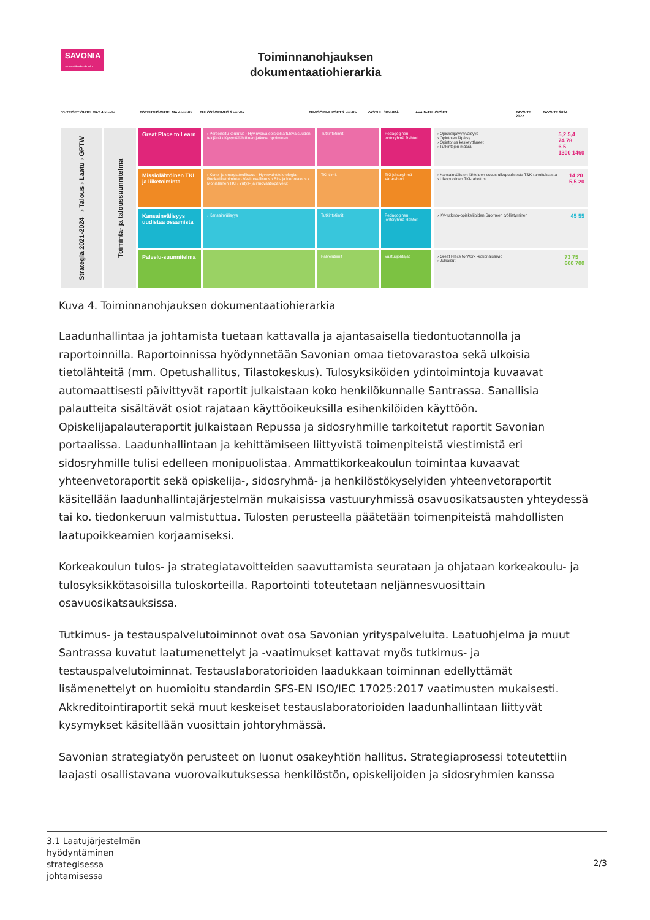SAVONIA
ammattikorkeakoulu
Toiminnanohjauksen
dokumentaatiohierarkia
YHTEISET OHJELMAT 4 vuotta TOTEUTUSOHJELMA 4 vuotta TULOSSOPIMUS 2 vuotta TIIMISOPIMUKSET 2 vuotta VASTUU / RYHMÄ AVAIN-TULOKSET TAVOITE 2022 TAVOITE 2024
Strategia 2021-2024 › Talous › Laatu › GPTW
Toiminta- ja taloussuunnitelma
Great Place to Learn
› Personoitu koulutus › Hyvinvoiva opiskelija tulevaisuuden tekijänä › Kysyntälähtöinen jatkuva oppiminen
Tutkintotiimit Pedagoginen johtoryhmä Rehtori
› Opiskelijatyytyväisyys
› Opintojen läpäisy
› Opintonsa keskeyttäneet
› Tutkintojen määrä 5,2 5,4
74 78
6 5
1300 1460
Missiolähtöinen TKI ja liiketoiminta
› Kone- ja energiateollisuus › Hyvinvointiteknologia › Ruokaliiketoiminta › Vesiturvallisuus › Bio- ja kiertotalous › Monialainen TKI › Yritys- ja innovaatiopalvelut
TKI-tiimit TKI-johtoryhmä Vararehtori
› Kansainvälisten lähteiden osuus ulkopuolisesta T&K-rahoituksesta
› Ulkopuolinen TKI-rahoitus 14 20
5,5 20
Kansainvälisyys uudistaa osaamista
› Kansainvälisyys Tutkintotiimit Pedagoginen johtoryhmä Rehtori
› KV-tutkinto-opiskelijoiden Suomeen työllistyminen 45 55
Palvelu-suunnitelma
Palvelutiimit Vastuujohtajat › Great Place to Work -kokonaisarvio
› Julkaisut 73 75
600 700
Kuva 4. Toiminnanohjauksen dokumentaatiohierarkia
Laadunhallintaa ja johtamista tuetaan kattavalla ja ajantasaisella tiedontuotannolla ja raportoinnilla. Raportoinnissa hyödynnetään Savonian omaa tietovarastoa sekä ulkoisia tietolähteitä (mm. Opetushallitus, Tilastokeskus). Tulosyksiköiden ydintoimintoja kuvaavat automaattisesti päivittyvät raportit julkaistaan koko henkilökunnalle Santrassa. Sanallisia palautteita sisältävät osiot rajataan käyttöoikeuksilla esihenkilöiden käyttöön. Opiskelijapalauteraportit julkaistaan Repussa ja sidosryhmille tarkoitetut raportit Savonian portaalissa. Laadunhallintaan ja kehittämiseen liittyvistä toimenpiteistä viestimistä eri sidosryhmille tulisi edelleen monipuolistaa. Ammattikorkeakoulun toimintaa kuvaavat yhteenvetoraportit sekä opiskelija-, sidosryhmä- ja henkilöstökyselyiden yhteenvetoraportit käsitellään laadunhallintajärjestelmän mukaisissa vastuuryhmissä osavuosikatsausten yhteydessä tai ko. tiedonkeruun valmistuttua. Tulosten perusteella päätetään toimenpiteistä mahdollisten laatupoikkeamien korjaamiseksi.
Korkeakoulun tulos- ja strategiatavoitteiden saavuttamista seurataan ja ohjataan korkeakoulu- ja tulosyksikkötasoisilla tuloskorteilla. Raportointi toteutetaan neljännesvuosittain osavuosikatsauksissa.
Tutkimus- ja testauspalvelutoiminnot ovat osa Savonian yrityspalveluita. Laatuohjelma ja muut Santrassa kuvatut laatumenettelyt ja -vaatimukset kattavat myös tutkimus- ja testauspalvelutoiminnat. Testauslaboratorioiden laadukkaan toiminnan edellyttämät lisämenettelyt on huomioitu standardin SFS-EN ISO/IEC 17025:2017 vaatimusten mukaisesti. Akkreditointiraportit sekä muut keskeiset testauslaboratorioiden laadunhallintaan liittyvät kysymykset käsitellään vuosittain johtoryhmässä.
Savonian strategiatyön perusteet on luonut osakeyhtiön hallitus. Strategiaprosessi toteutettiin laajasti osallistavana vuorovaikutuksessa henkilöstön, opiskelijoiden ja sidosryhmien kanssa
3.1 Laatujärjestelmän
hyödyntäminen
strategisessa
johtamisessa 2/3